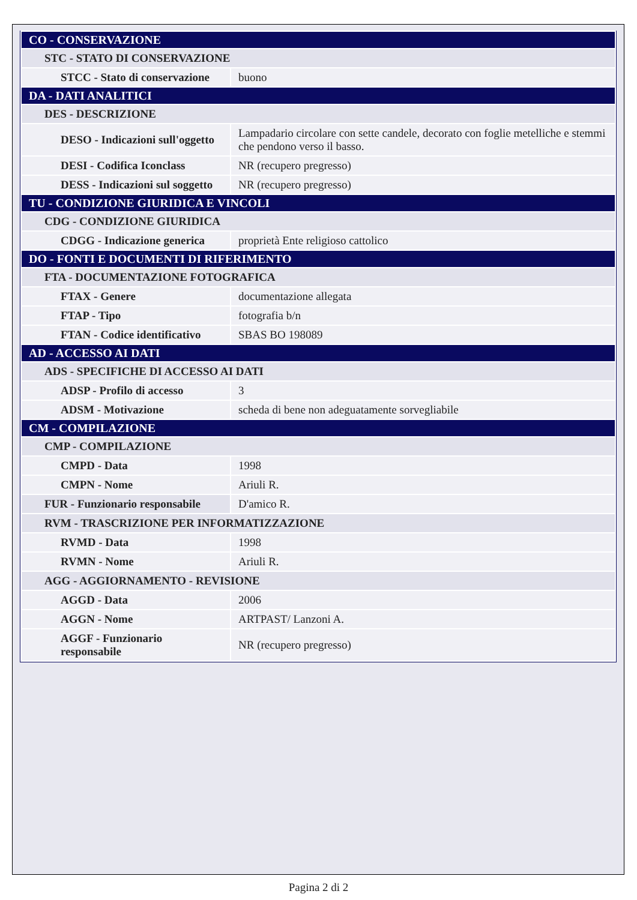| CO - CONSERVAZIONE | |
| STC - STATO DI CONSERVAZIONE | |
| STCC - Stato di conservazione | buono |
| DA - DATI ANALITICI | |
| DES - DESCRIZIONE | |
| DESO - Indicazioni sull'oggetto | Lampadario circolare con sette candele, decorato con foglie metelliche e stemmi che pendono verso il basso. |
| DESI - Codifica Iconclass | NR (recupero pregresso) |
| DESS - Indicazioni sul soggetto | NR (recupero pregresso) |
| TU - CONDIZIONE GIURIDICA E VINCOLI | |
| CDG - CONDIZIONE GIURIDICA | |
| CDGG - Indicazione generica | proprietà Ente religioso cattolico |
| DO - FONTI E DOCUMENTI DI RIFERIMENTO | |
| FTA - DOCUMENTAZIONE FOTOGRAFICA | |
| FTAX - Genere | documentazione allegata |
| FTAP - Tipo | fotografia b/n |
| FTAN - Codice identificativo | SBAS BO 198089 |
| AD - ACCESSO AI DATI | |
| ADS - SPECIFICHE DI ACCESSO AI DATI | |
| ADSP - Profilo di accesso | 3 |
| ADSM - Motivazione | scheda di bene non adeguatamente sorvegliabile |
| CM - COMPILAZIONE | |
| CMP - COMPILAZIONE | |
| CMPD - Data | 1998 |
| CMPN - Nome | Ariuli R. |
| FUR - Funzionario responsabile | D'amico R. |
| RVM - TRASCRIZIONE PER INFORMATIZZAZIONE | |
| RVMD - Data | 1998 |
| RVMN - Nome | Ariuli R. |
| AGG - AGGIORNAMENTO - REVISIONE | |
| AGGD - Data | 2006 |
| AGGN - Nome | ARTPAST/ Lanzoni A. |
| AGGF - Funzionario responsabile | NR (recupero pregresso) |
Pagina 2 di 2